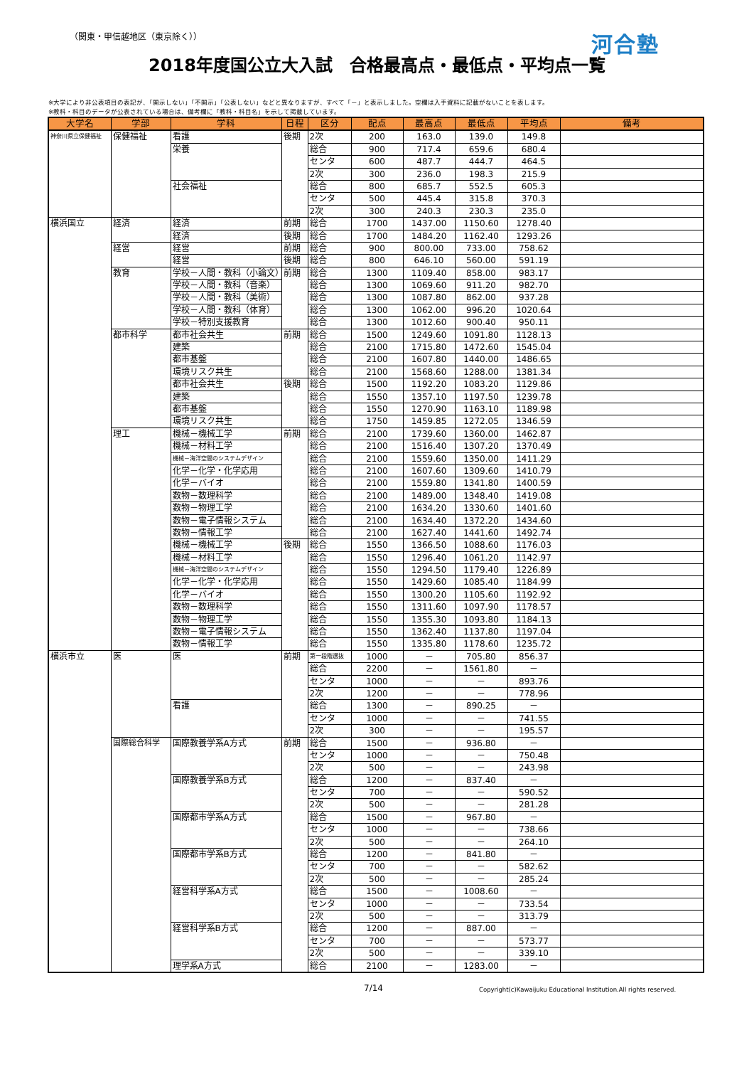（関東・甲信越地区（東京除く）） 河合塾
2018年度国公立大入試　合格最高点・最低点・平均点一覧
※大学により非公表項目の表記が、「開示しない」「不開示」「公表しない」などと異なりますが、すべて「－」と表示しました。空欄は入手資料に記載がないことを表します。
※教科・科目のデータが公表されている場合は、備考欄に「教科・科目名」を示して掲載しています。
| 大学名 | 学部 | 学科 | 日程 | 区分 | 配点 | 最高点 | 最低点 | 平均点 | 備考 |
| --- | --- | --- | --- | --- | --- | --- | --- | --- | --- |
| 神奈川県立保健福祉 | 保健福祉 | 看護 | 後期 | 2次 | 200 | 163.0 | 139.0 | 149.8 | |
| | | 栄養 | | 総合 | 900 | 717.4 | 659.6 | 680.4 | |
| | | | | センタ | 600 | 487.7 | 444.7 | 464.5 | |
| | | | | 2次 | 300 | 236.0 | 198.3 | 215.9 | |
| | | 社会福祉 | | 総合 | 800 | 685.7 | 552.5 | 605.3 | |
| | | | | センタ | 500 | 445.4 | 315.8 | 370.3 | |
| | | | | 2次 | 300 | 240.3 | 230.3 | 235.0 | |
| 横浜国立 | 経済 | 経済 | 前期 | 総合 | 1700 | 1437.00 | 1150.60 | 1278.40 | |
| | | 経済 | 後期 | 総合 | 1700 | 1484.20 | 1162.40 | 1293.26 | |
| | 経営 | 経営 | 前期 | 総合 | 900 | 800.00 | 733.00 | 758.62 | |
| | | 経営 | 後期 | 総合 | 800 | 646.10 | 560.00 | 591.19 | |
| | 教育 | 学校－人間・教科（小論文） | 前期 | 総合 | 1300 | 1109.40 | 858.00 | 983.17 | |
| | | 学校－人間・教科（音楽） | | 総合 | 1300 | 1069.60 | 911.20 | 982.70 | |
| | | 学校－人間・教科（美術） | | 総合 | 1300 | 1087.80 | 862.00 | 937.28 | |
| | | 学校－人間・教科（体育） | | 総合 | 1300 | 1062.00 | 996.20 | 1020.64 | |
| | | 学校－特別支援教育 | | 総合 | 1300 | 1012.60 | 900.40 | 950.11 | |
| | 都市科学 | 都市社会共生 | 前期 | 総合 | 1500 | 1249.60 | 1091.80 | 1128.13 | |
| | | 建築 | | 総合 | 2100 | 1715.80 | 1472.60 | 1545.04 | |
| | | 都市基盤 | | 総合 | 2100 | 1607.80 | 1440.00 | 1486.65 | |
| | | 環境リスク共生 | | 総合 | 2100 | 1568.60 | 1288.00 | 1381.34 | |
| | | 都市社会共生 | 後期 | 総合 | 1500 | 1192.20 | 1083.20 | 1129.86 | |
| | | 建築 | | 総合 | 1550 | 1357.10 | 1197.50 | 1239.78 | |
| | | 都市基盤 | | 総合 | 1550 | 1270.90 | 1163.10 | 1189.98 | |
| | | 環境リスク共生 | | 総合 | 1750 | 1459.85 | 1272.05 | 1346.59 | |
| | 理工 | 機械－機械工学 | 前期 | 総合 | 2100 | 1739.60 | 1360.00 | 1462.87 | |
| | | 機械－材料工学 | | 総合 | 2100 | 1516.40 | 1307.20 | 1370.49 | |
| | | 機械－海洋空間のシステムデザイン | | 総合 | 2100 | 1559.60 | 1350.00 | 1411.29 | |
| | | 化学－化学・化学応用 | | 総合 | 2100 | 1607.60 | 1309.60 | 1410.79 | |
| | | 化学－バイオ | | 総合 | 2100 | 1559.80 | 1341.80 | 1400.59 | |
| | | 数物－数理科学 | | 総合 | 2100 | 1489.00 | 1348.40 | 1419.08 | |
| | | 数物－物理工学 | | 総合 | 2100 | 1634.20 | 1330.60 | 1401.60 | |
| | | 数物－電子情報システム | | 総合 | 2100 | 1634.40 | 1372.20 | 1434.60 | |
| | | 数物－情報工学 | | 総合 | 2100 | 1627.40 | 1441.60 | 1492.74 | |
| | | 機械－機械工学 | 後期 | 総合 | 1550 | 1366.50 | 1088.60 | 1176.03 | |
| | | 機械－材料工学 | | 総合 | 1550 | 1296.40 | 1061.20 | 1142.97 | |
| | | 機械－海洋空間のシステムデザイン | | 総合 | 1550 | 1294.50 | 1179.40 | 1226.89 | |
| | | 化学－化学・化学応用 | | 総合 | 1550 | 1429.60 | 1085.40 | 1184.99 | |
| | | 化学－バイオ | | 総合 | 1550 | 1300.20 | 1105.60 | 1192.92 | |
| | | 数物－数理科学 | | 総合 | 1550 | 1311.60 | 1097.90 | 1178.57 | |
| | | 数物－物理工学 | | 総合 | 1550 | 1355.30 | 1093.80 | 1184.13 | |
| | | 数物－電子情報システム | | 総合 | 1550 | 1362.40 | 1137.80 | 1197.04 | |
| | | 数物－情報工学 | | 総合 | 1550 | 1335.80 | 1178.60 | 1235.72 | |
| 横浜市立 | 医 | 医 | 前期 | 第一段階選抜 | 1000 | － | 705.80 | 856.37 | |
| | | | | 総合 | 2200 | － | 1561.80 | － | |
| | | | | センタ | 1000 | － | － | 893.76 | |
| | | | | 2次 | 1200 | － | － | 778.96 | |
| | | 看護 | | 総合 | 1300 | － | 890.25 | － | |
| | | | | センタ | 1000 | － | － | 741.55 | |
| | | | | 2次 | 300 | － | － | 195.57 | |
| | 国際総合科学 | 国際教養学系A方式 | 前期 | 総合 | 1500 | － | 936.80 | － | |
| | | | | センタ | 1000 | － | － | 750.48 | |
| | | | | 2次 | 500 | － | － | 243.98 | |
| | | 国際教養学系B方式 | | 総合 | 1200 | － | 837.40 | － | |
| | | | | センタ | 700 | － | － | 590.52 | |
| | | | | 2次 | 500 | － | － | 281.28 | |
| | | 国際都市学系A方式 | | 総合 | 1500 | － | 967.80 | － | |
| | | | | センタ | 1000 | － | － | 738.66 | |
| | | | | 2次 | 500 | － | － | 264.10 | |
| | | 国際都市学系B方式 | | 総合 | 1200 | － | 841.80 | － | |
| | | | | センタ | 700 | － | － | 582.62 | |
| | | | | 2次 | 500 | － | － | 285.24 | |
| | | 経営科学系A方式 | | 総合 | 1500 | － | 1008.60 | － | |
| | | | | センタ | 1000 | － | － | 733.54 | |
| | | | | 2次 | 500 | － | － | 313.79 | |
| | | 経営科学系B方式 | | 総合 | 1200 | － | 887.00 | － | |
| | | | | センタ | 700 | － | － | 573.77 | |
| | | | | 2次 | 500 | － | － | 339.10 | |
| | | 理学系A方式 | | 総合 | 2100 | － | 1283.00 | － | |
7/14 Copyright(c)Kawaijuku Educational Institution.All rights reserved.